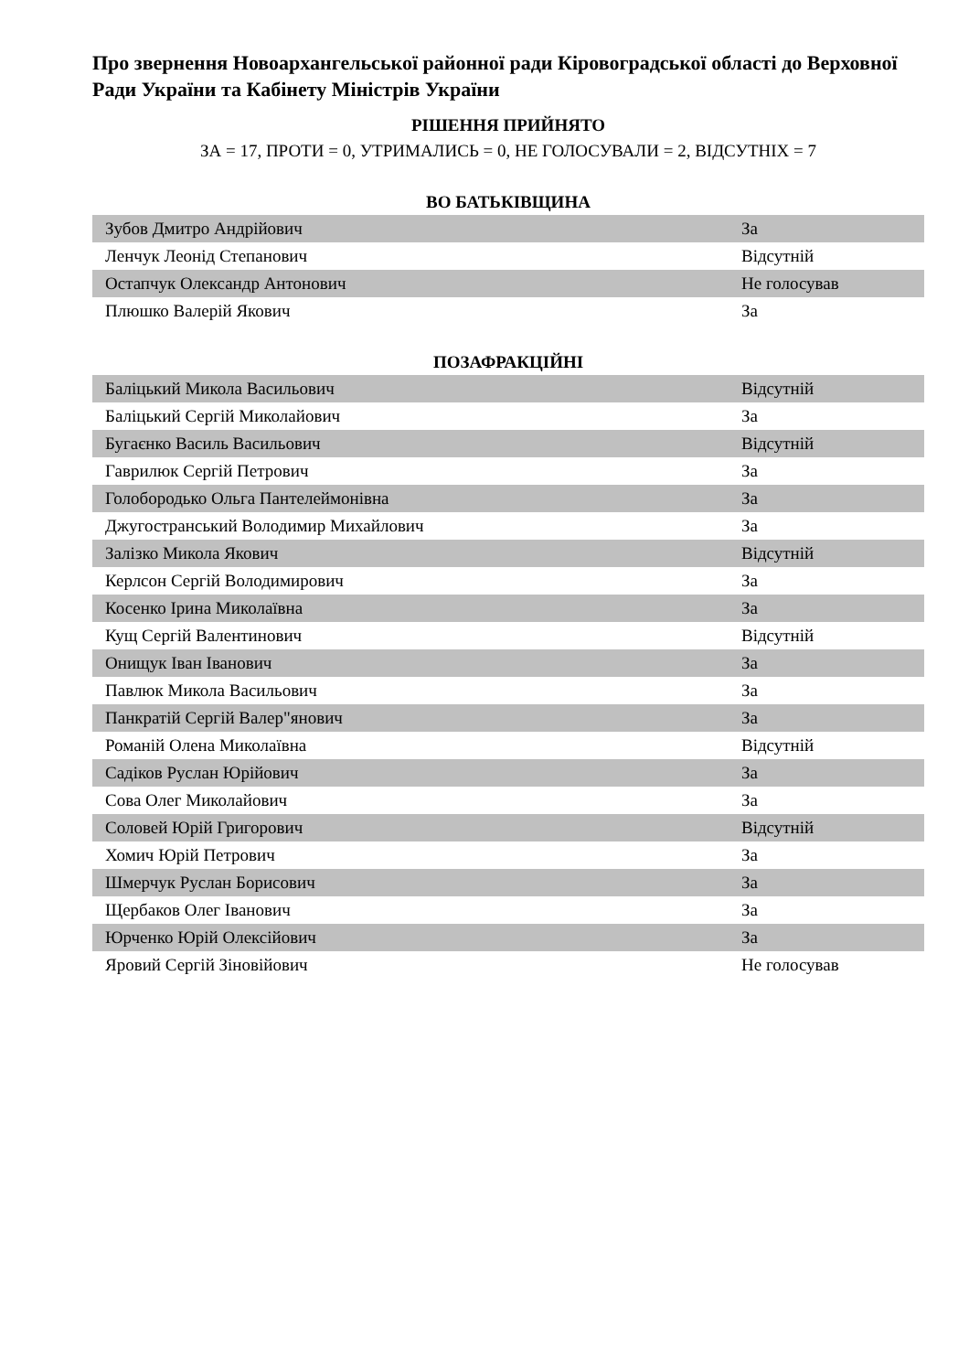Про звернення Новоархангельської районної ради Кіровоградської області до Верховної Ради України та Кабінету Міністрів України
РІШЕННЯ ПРИЙНЯТО
ЗА = 17, ПРОТИ = 0, УТРИМАЛИСЬ = 0, НЕ ГОЛОСУВАЛИ = 2, ВІДСУТНІХ = 7
ВО БАТЬКІВЩИНА
| Зубов Дмитро Андрійович | За |
| Ленчук Леонід Степанович | Відсутній |
| Остапчук Олександр Антонович | Не голосував |
| Плюшко Валерій Якович | За |
ПОЗАФРАКЦІЙНІ
| Баліцький Микола Васильович | Відсутній |
| Баліцький Сергій Миколайович | За |
| Бугаєнко Василь Васильович | Відсутній |
| Гаврилюк Сергій Петрович | За |
| Голобородько Ольга Пантелеймонівна | За |
| Джугостранський Володимир Михайлович | За |
| Залізко Микола Якович | Відсутній |
| Керлсон Сергій Володимирович | За |
| Косенко Ірина Миколаївна | За |
| Кущ Сергій Валентинович | Відсутній |
| Онищук Іван Іванович | За |
| Павлюк Микола Васильович | За |
| Панкратій Сергій Валер"янович | За |
| Романій Олена Миколаївна | Відсутній |
| Садіков Руслан Юрійович | За |
| Сова Олег Миколайович | За |
| Соловей Юрій Григорович | Відсутній |
| Хомич Юрій Петрович | За |
| Шмерчук Руслан Борисович | За |
| Щербаков Олег Іванович | За |
| Юрченко Юрій Олексійович | За |
| Яровий Сергій Зіновійович | Не голосував |